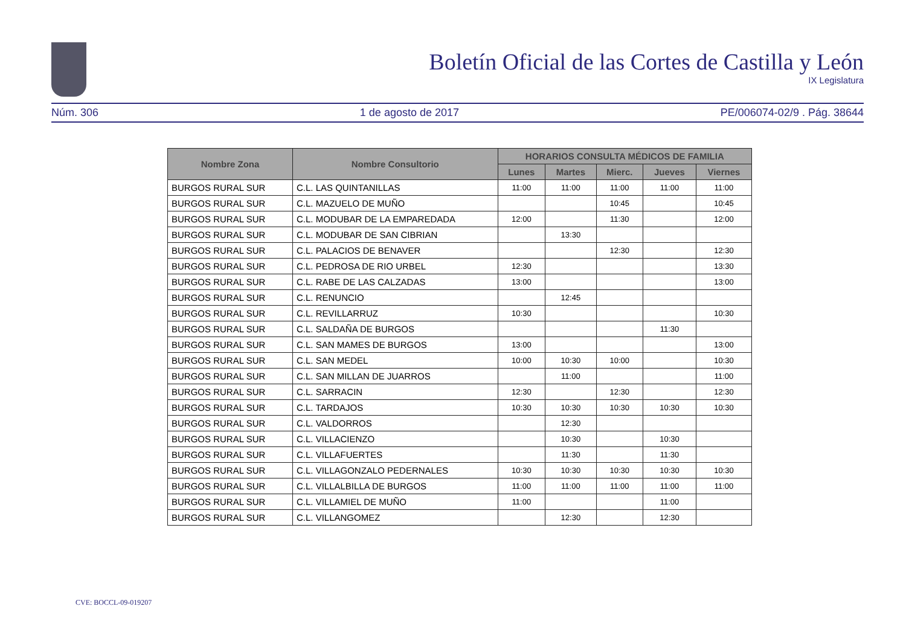Boletín Oficial de las Cortes de Castilla y León
IX Legislatura
Núm. 306 1 de agosto de 2017 PE/006074-02/9 . Pág. 38644
| Nombre Zona | Nombre Consultorio | HORARIOS CONSULTA MÉDICOS DE FAMILIA | | | | |
| --- | --- | --- | --- | --- | --- | --- |
| | | Lunes | Martes | Mierc. | Jueves | Viernes |
| BURGOS RURAL SUR | C.L. LAS QUINTANILLAS | 11:00 | 11:00 | 11:00 | 11:00 | 11:00 |
| BURGOS RURAL SUR | C.L. MAZUELO DE MUÑO | | | 10:45 | | 10:45 |
| BURGOS RURAL SUR | C.L. MODUBAR DE LA EMPAREDADA | 12:00 | | 11:30 | | 12:00 |
| BURGOS RURAL SUR | C.L. MODUBAR DE SAN CIBRIAN | | 13:30 | | | |
| BURGOS RURAL SUR | C.L. PALACIOS DE BENAVER | | | 12:30 | | 12:30 |
| BURGOS RURAL SUR | C.L. PEDROSA DE RIO URBEL | 12:30 | | | | 13:30 |
| BURGOS RURAL SUR | C.L. RABE DE LAS CALZADAS | 13:00 | | | | 13:00 |
| BURGOS RURAL SUR | C.L. RENUNCIO | | 12:45 | | | |
| BURGOS RURAL SUR | C.L. REVILLARRUZ | 10:30 | | | | 10:30 |
| BURGOS RURAL SUR | C.L. SALDAÑA DE BURGOS | | | | 11:30 | |
| BURGOS RURAL SUR | C.L. SAN MAMES DE BURGOS | 13:00 | | | | 13:00 |
| BURGOS RURAL SUR | C.L. SAN MEDEL | 10:00 | 10:30 | 10:00 | | 10:30 |
| BURGOS RURAL SUR | C.L. SAN MILLAN DE JUARROS | | 11:00 | | | 11:00 |
| BURGOS RURAL SUR | C.L. SARRACIN | 12:30 | | 12:30 | | 12:30 |
| BURGOS RURAL SUR | C.L. TARDAJOS | 10:30 | 10:30 | 10:30 | 10:30 | 10:30 |
| BURGOS RURAL SUR | C.L. VALDORROS | | 12:30 | | | |
| BURGOS RURAL SUR | C.L. VILLACIENZO | | 10:30 | | 10:30 | |
| BURGOS RURAL SUR | C.L. VILLAFUERTES | | 11:30 | | 11:30 | |
| BURGOS RURAL SUR | C.L. VILLAGONZALO PEDERNALES | 10:30 | 10:30 | 10:30 | 10:30 | 10:30 |
| BURGOS RURAL SUR | C.L. VILLALBILLA DE BURGOS | 11:00 | 11:00 | 11:00 | 11:00 | 11:00 |
| BURGOS RURAL SUR | C.L. VILLAMIEL DE MUÑO | 11:00 | | | 11:00 | |
| BURGOS RURAL SUR | C.L. VILLANGOMEZ | | 12:30 | | 12:30 | |
CVE: BOCCL-09-019207